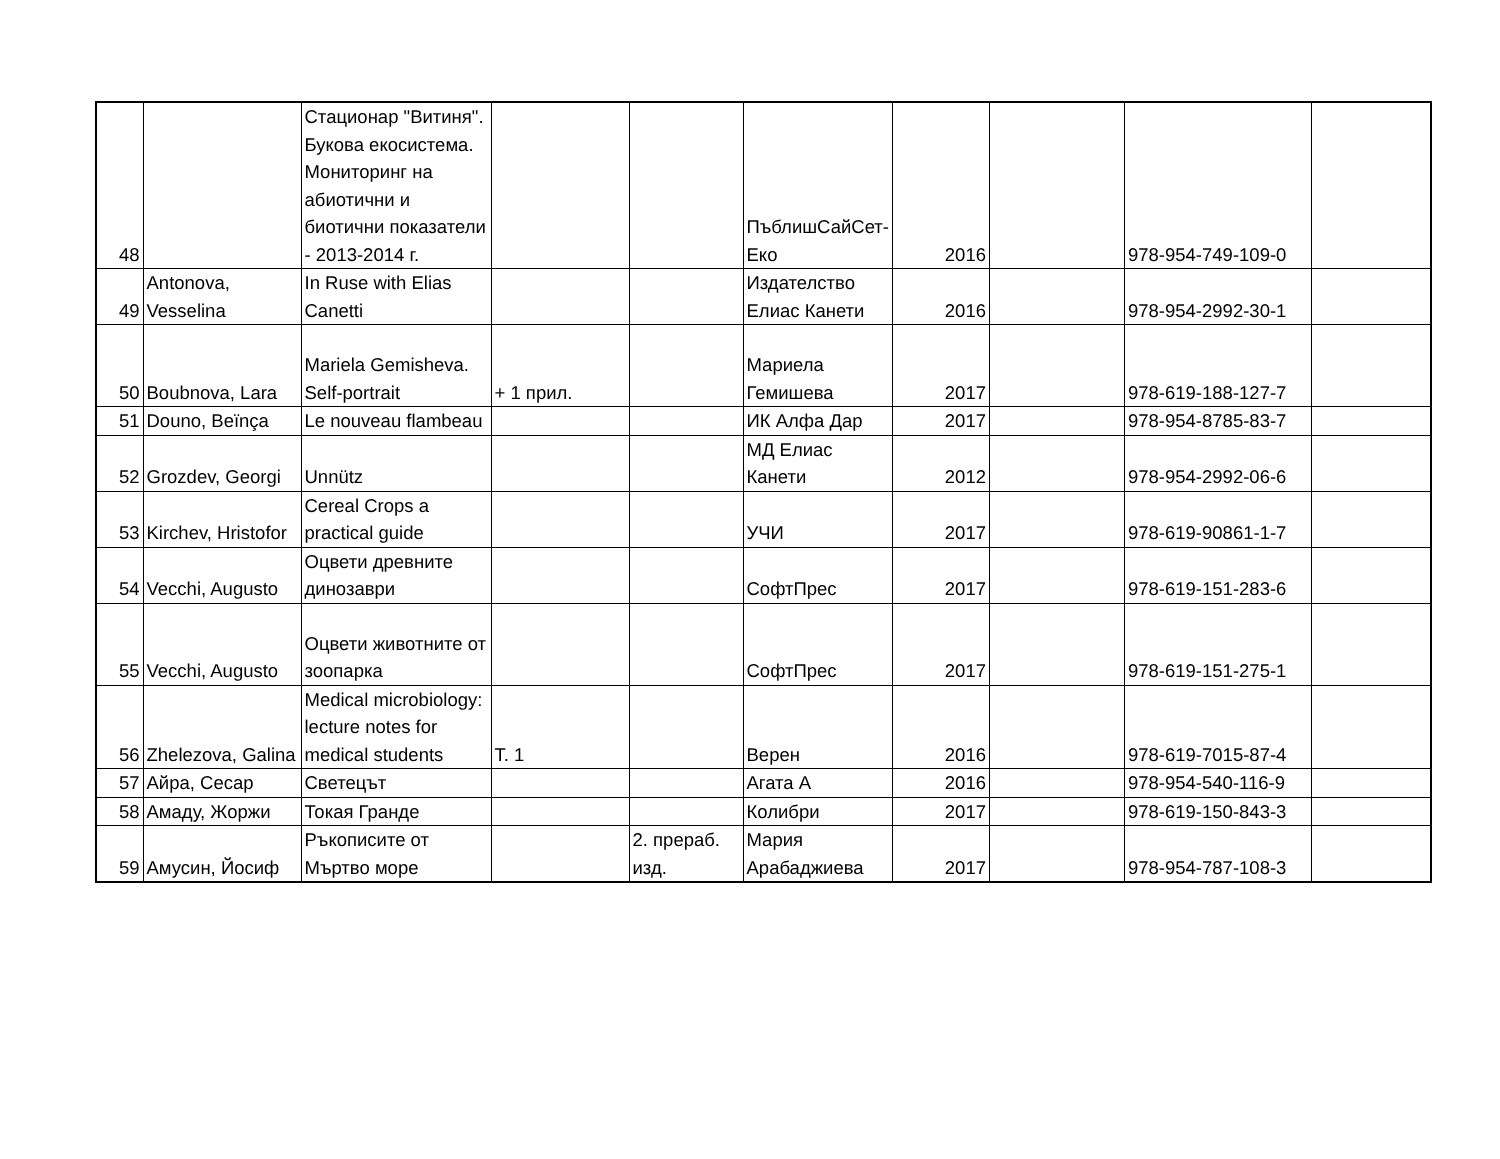| 48 | | Стационар "Витиня". Букова екосистема. Мониторинг на абиотични и биотични показатели - 2013-2014 г. | | | ПъблишСайСет-Еко | 2016 | | 978-954-749-109-0 | |
| 49 | Antonova, Vesselina | In Ruse with Elias Canetti | | | Издателство Елиас Канети | 2016 | | 978-954-2992-30-1 | |
| 50 | Boubnova, Lara | Mariela Gemisheva. Self-portrait | + 1 прил. | | Мариела Гемишева | 2017 | | 978-619-188-127-7 | |
| 51 | Douno, Beïnça | Le nouveau flambeau | | | ИК Алфа Дар | 2017 | | 978-954-8785-83-7 | |
| 52 | Grozdev, Georgi | Unnütz | | | МД Елиас Канети | 2012 | | 978-954-2992-06-6 | |
| 53 | Kirchev, Hristofor | Cereal Crops a practical guide | | | УЧИ | 2017 | | 978-619-90861-1-7 | |
| 54 | Vecchi, Augusto | Оцвети древните динозаври | | | СофтПрес | 2017 | | 978-619-151-283-6 | |
| 55 | Vecchi, Augusto | Оцвети животните от зоопарка | | | СофтПрес | 2017 | | 978-619-151-275-1 | |
| 56 | Zhelezova, Galina | Medical microbiology: lecture notes for medical students | Т. 1 | | Верен | 2016 | | 978-619-7015-87-4 | |
| 57 | Айра, Сесар | Светецът | | | Агата А | 2016 | | 978-954-540-116-9 | |
| 58 | Амаду, Жоржи | Токая Гранде | | | Колибри | 2017 | | 978-619-150-843-3 | |
| 59 | Амусин, Йосиф | Ръкописите от Мъртво море | | 2. прераб. изд. | Мария Арабаджиева | 2017 | | 978-954-787-108-3 | |